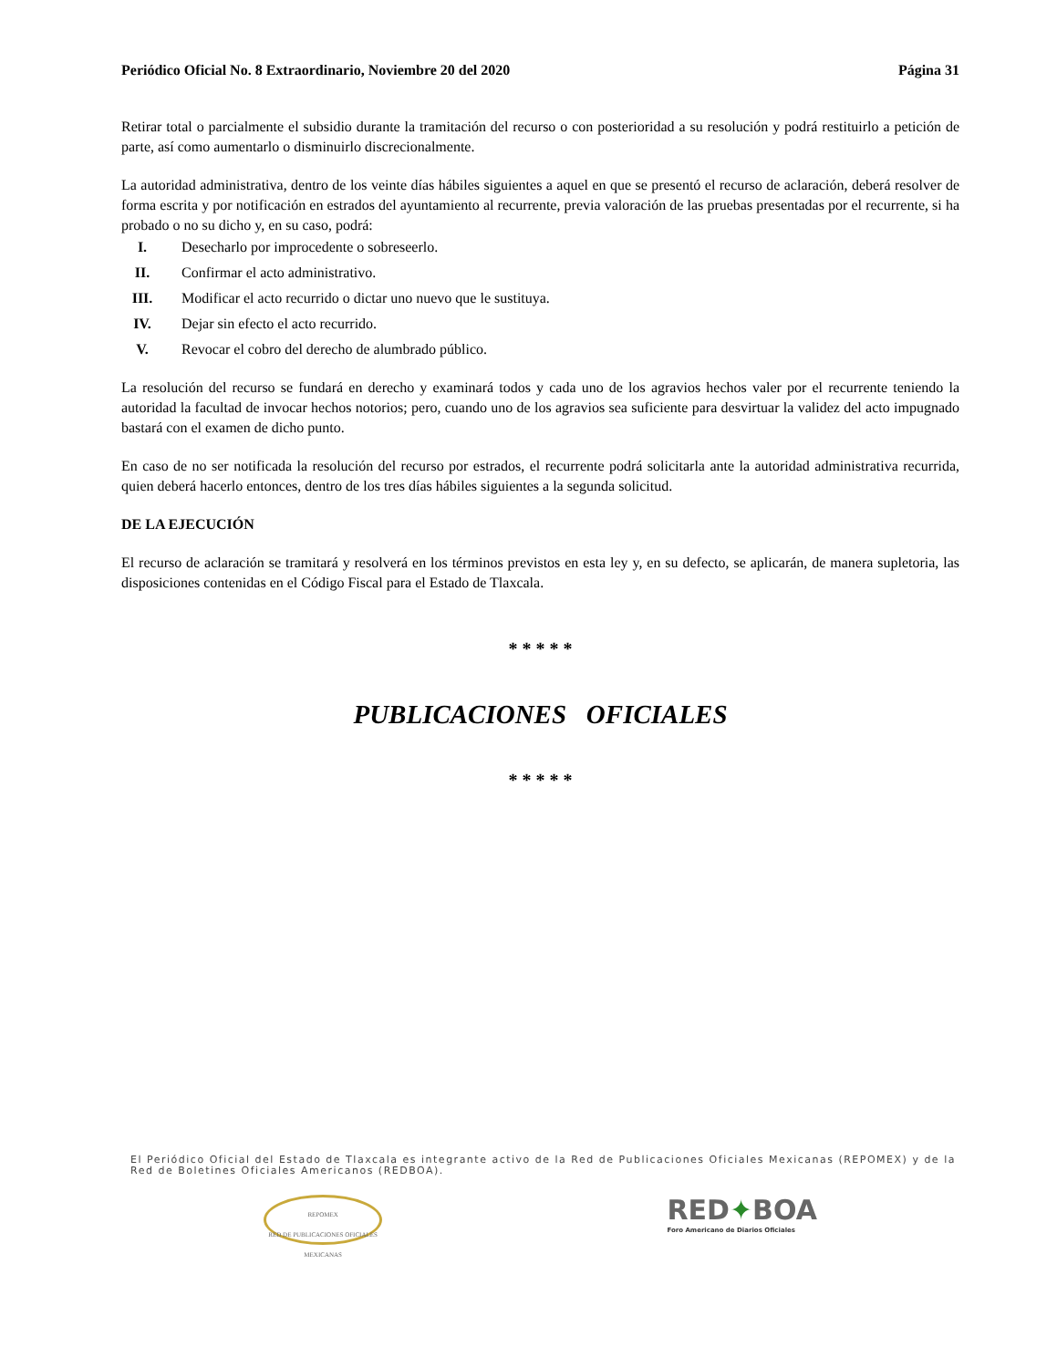Periódico Oficial No. 8 Extraordinario, Noviembre 20 del 2020 Página 31
Retirar total o parcialmente el subsidio durante la tramitación del recurso o con posterioridad a su resolución y podrá restituirlo a petición de parte, así como aumentarlo o disminuirlo discrecionalmente.
La autoridad administrativa, dentro de los veinte días hábiles siguientes a aquel en que se presentó el recurso de aclaración, deberá resolver de forma escrita y por notificación en estrados del ayuntamiento al recurrente, previa valoración de las pruebas presentadas por el recurrente, si ha probado o no su dicho y, en su caso, podrá:
I. Desecharlo por improcedente o sobreseerlo.
II. Confirmar el acto administrativo.
III. Modificar el acto recurrido o dictar uno nuevo que le sustituya.
IV. Dejar sin efecto el acto recurrido.
V. Revocar el cobro del derecho de alumbrado público.
La resolución del recurso se fundará en derecho y examinará todos y cada uno de los agravios hechos valer por el recurrente teniendo la autoridad la facultad de invocar hechos notorios; pero, cuando uno de los agravios sea suficiente para desvirtuar la validez del acto impugnado bastará con el examen de dicho punto.
En caso de no ser notificada la resolución del recurso por estrados, el recurrente podrá solicitarla ante la autoridad administrativa recurrida, quien deberá hacerlo entonces, dentro de los tres días hábiles siguientes a la segunda solicitud.
DE LA EJECUCIÓN
El recurso de aclaración se tramitará y resolverá en los términos previstos en esta ley y, en su defecto, se aplicarán, de manera supletoria, las disposiciones contenidas en el Código Fiscal para el Estado de Tlaxcala.
* * * * *
PUBLICACIONES OFICIALES
* * * * *
El Periódico Oficial del Estado de Tlaxcala es integrante activo de la Red de Publicaciones Oficiales Mexicanas (REPOMEX) y de la Red de Boletines Oficiales Americanos (REDBOA).
REPOMEX
RED DE PUBLICACIONES OFICIALES MEXICANAS
RED✦BOA
Foro Americano de Diarios Oficiales